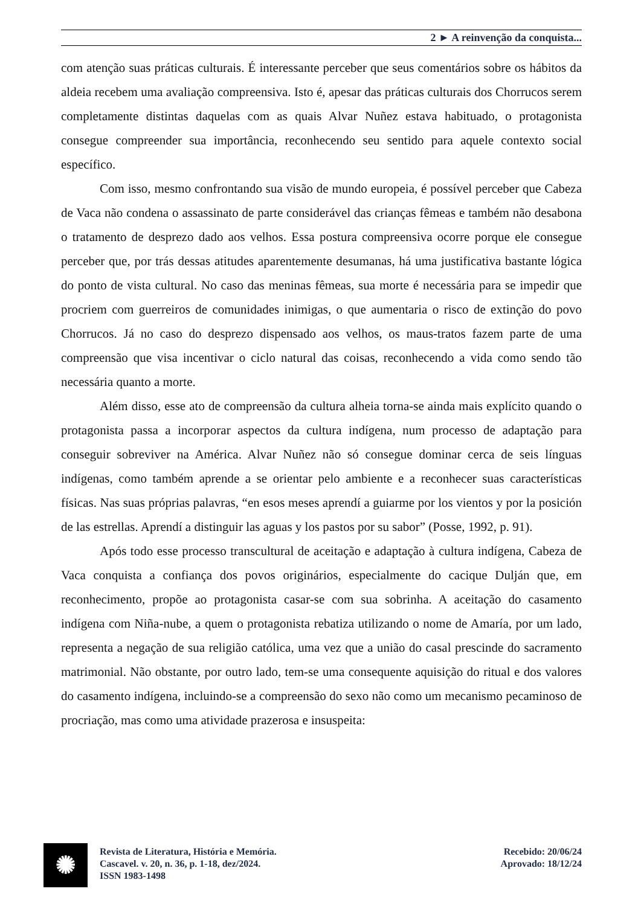2 ► A reinvenção da conquista...
com atenção suas práticas culturais. É interessante perceber que seus comentários sobre os hábitos da aldeia recebem uma avaliação compreensiva. Isto é, apesar das práticas culturais dos Chorrucos serem completamente distintas daquelas com as quais Alvar Nuñez estava habituado, o protagonista consegue compreender sua importância, reconhecendo seu sentido para aquele contexto social específico.
Com isso, mesmo confrontando sua visão de mundo europeia, é possível perceber que Cabeza de Vaca não condena o assassinato de parte considerável das crianças fêmeas e também não desabona o tratamento de desprezo dado aos velhos. Essa postura compreensiva ocorre porque ele consegue perceber que, por trás dessas atitudes aparentemente desumanas, há uma justificativa bastante lógica do ponto de vista cultural. No caso das meninas fêmeas, sua morte é necessária para se impedir que procriem com guerreiros de comunidades inimigas, o que aumentaria o risco de extinção do povo Chorrucos. Já no caso do desprezo dispensado aos velhos, os maus-tratos fazem parte de uma compreensão que visa incentivar o ciclo natural das coisas, reconhecendo a vida como sendo tão necessária quanto a morte.
Além disso, esse ato de compreensão da cultura alheia torna-se ainda mais explícito quando o protagonista passa a incorporar aspectos da cultura indígena, num processo de adaptação para conseguir sobreviver na América. Alvar Nuñez não só consegue dominar cerca de seis línguas indígenas, como também aprende a se orientar pelo ambiente e a reconhecer suas características físicas. Nas suas próprias palavras, “en esos meses aprendí a guiarme por los vientos y por la posición de las estrellas. Aprendí a distinguir las aguas y los pastos por su sabor” (Posse, 1992, p. 91).
Após todo esse processo transcultural de aceitação e adaptação à cultura indígena, Cabeza de Vaca conquista a confiança dos povos originários, especialmente do cacique Dulján que, em reconhecimento, propõe ao protagonista casar-se com sua sobrinha. A aceitação do casamento indígena com Niña-nube, a quem o protagonista rebatiza utilizando o nome de Amaría, por um lado, representa a negação de sua religião católica, uma vez que a união do casal prescinde do sacramento matrimonial. Não obstante, por outro lado, tem-se uma consequente aquisição do ritual e dos valores do casamento indígena, incluindo-se a compreensão do sexo não como um mecanismo pecaminoso de procriação, mas como uma atividade prazerosa e insuspeita:
✺
Revista de Literatura, História e Memória.
Cascavel. v. 20, n. 36, p. 1-18, dez/2024.
ISSN 1983-1498
Recebido: 20/06/24
Aprovado: 18/12/24